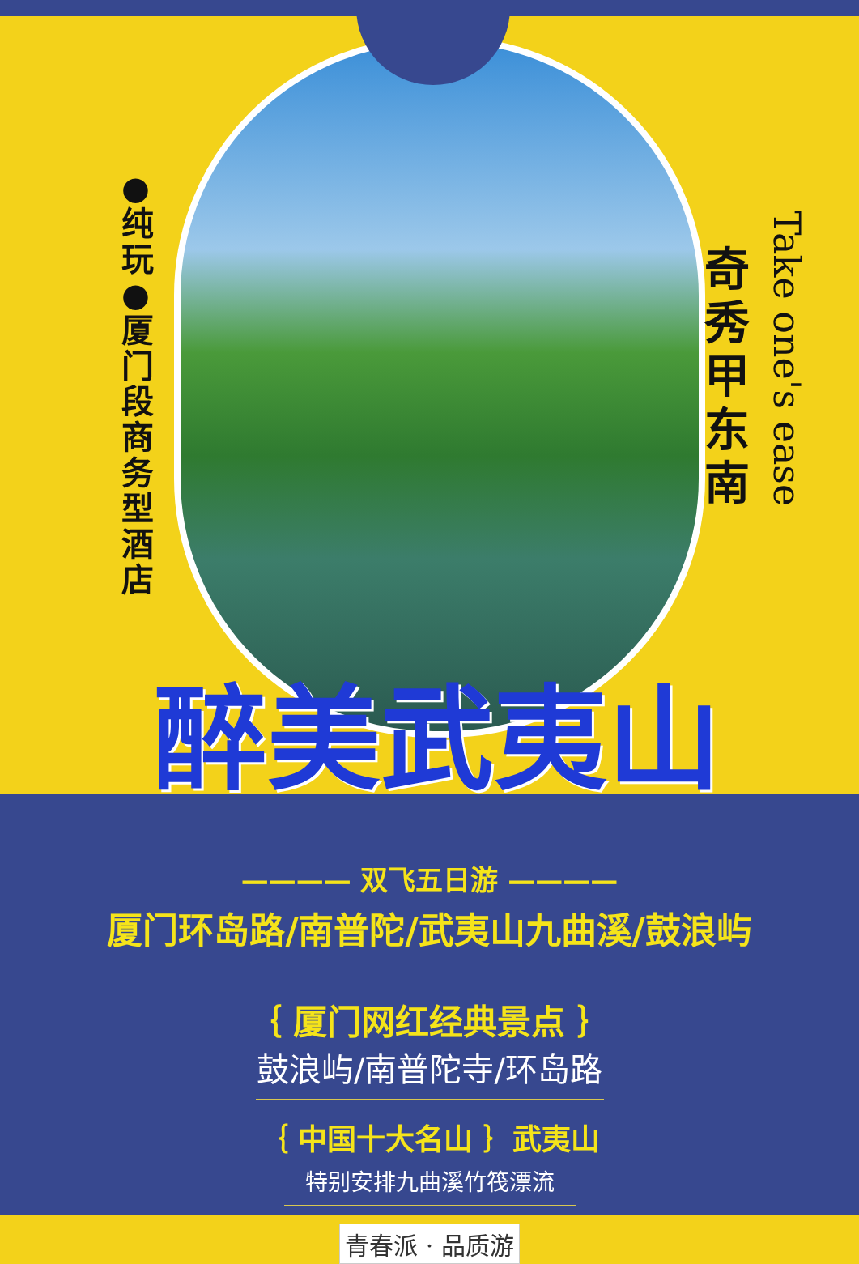●纯玩 ●厦门段商务型酒店
奇秀甲东南
Take one's ease
醉美武夷山
———— 双飞五日游 ————
厦门环岛路/南普陀/武夷山九曲溪/鼓浪屿
｛ 厦门网红经典景点 ｝
鼓浪屿/南普陀寺/环岛路
｛ 中国十大名山 ｝武夷山
特别安排九曲溪竹筏漂流
青春派 · 品质游